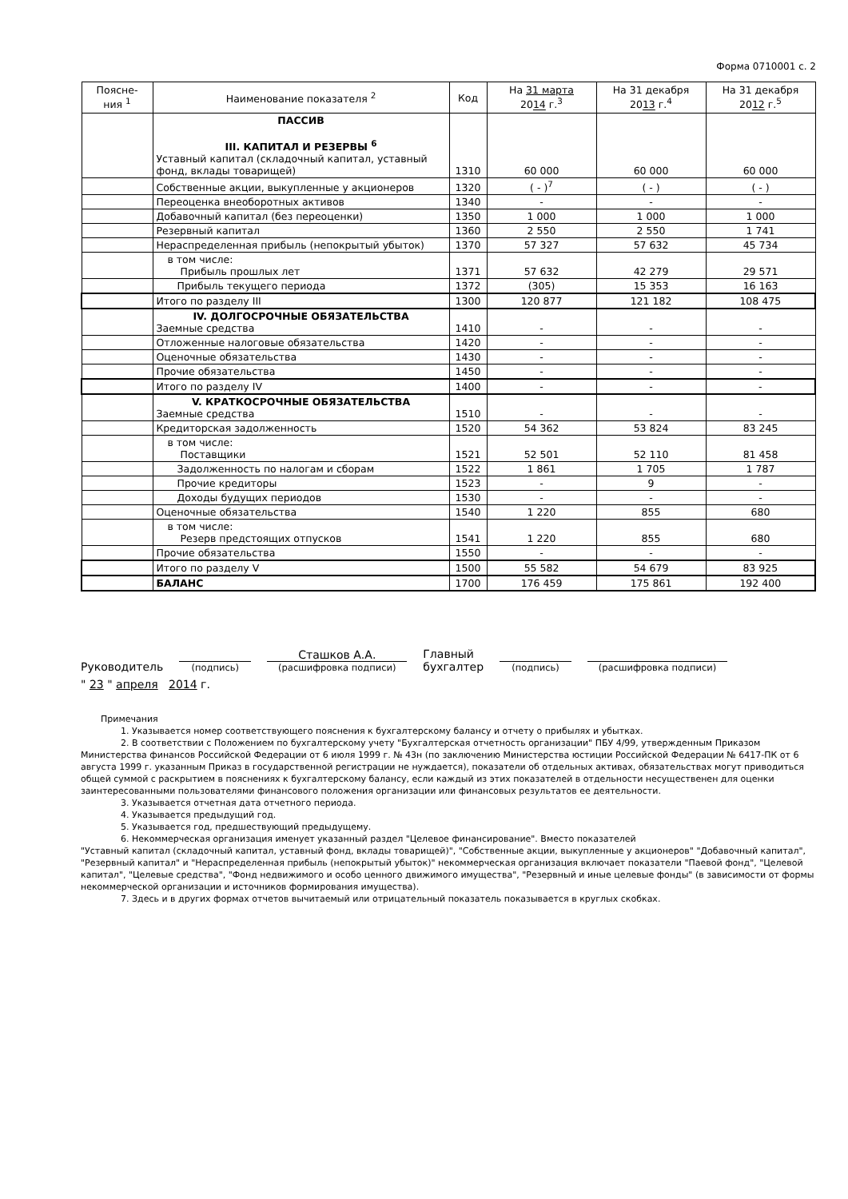Форма 0710001 с. 2
| Поясне- ния <sup>1</sup> | Наименование показателя <sup>2</sup> | Код | На 31 марта 20 14 г.<sup>3</sup> | На 31 декабря 20 13 г.<sup>4</sup> | На 31 декабря 20 12 г.<sup>5</sup> |
| --- | --- | --- | --- | --- | --- |
| | ПАССИВ III. КАПИТАЛ И РЕЗЕРВЫ <sup>6</sup> Уставный капитал (складочный капитал, уставный фонд, вклады товарищей) | 1310 | 60 000 | 60 000 | 60 000 |
| | Собственные акции, выкупленные у акционеров | 1320 | ( - )<sup>7</sup> | ( - ) | ( - ) |
| | Переоценка внеоборотных активов | 1340 | - | - | - |
| | Добавочный капитал (без переоценки) | 1350 | 1 000 | 1 000 | 1 000 |
| | Резервный капитал | 1360 | 2 550 | 2 550 | 1 741 |
| | Нераспределенная прибыль (непокрытый убыток) | 1370 | 57 327 | 57 632 | 45 734 |
| | в том числе: Прибыль прошлых лет | 1371 | 57 632 | 42 279 | 29 571 |
| | Прибыль текущего периода | 1372 | (305) | 15 353 | 16 163 |
| | Итого по разделу III | 1300 | 120 877 | 121 182 | 108 475 |
| | IV. ДОЛГОСРОЧНЫЕ ОБЯЗАТЕЛЬСТВА Заемные средства | 1410 | - | - | - |
| | Отложенные налоговые обязательства | 1420 | - | - | - |
| | Оценочные обязательства | 1430 | - | - | - |
| | Прочие обязательства | 1450 | - | - | - |
| | Итого по разделу IV | 1400 | - | - | - |
| | V. КРАТКОСРОЧНЫЕ ОБЯЗАТЕЛЬСТВА Заемные средства | 1510 | - | - | - |
| | Кредиторская задолженность | 1520 | 54 362 | 53 824 | 83 245 |
| | в том числе: Поставщики | 1521 | 52 501 | 52 110 | 81 458 |
| | Задолженность по налогам и сборам | 1522 | 1 861 | 1 705 | 1 787 |
| | Прочие кредиторы | 1523 | - | 9 | - |
| | Доходы будущих периодов | 1530 | - | - | - |
| | Оценочные обязательства | 1540 | 1 220 | 855 | 680 |
| | в том числе: Резерв предстоящих отпусков | 1541 | 1 220 | 855 | 680 |
| | Прочие обязательства | 1550 | - | - | - |
| | Итого по разделу V | 1500 | 55 582 | 54 679 | 83 925 |
| | БАЛАНС | 1700 | 176 459 | 175 861 | 192 400 |
Руководитель
(подпись)
Сташков А.А.
(расшифровка подписи)
Главный
бухгалтер
(подпись)
(расшифровка подписи)
" 23 " апреля 2014 г.
Примечания
1. Указывается номер соответствующего пояснения к бухгалтерскому балансу и отчету о прибылях и убытках.
2. В соответствии с Положением по бухгалтерскому учету "Бухгалтерская отчетность организации" ПБУ 4/99, утвержденным Приказом Министерства финансов Российской Федерации от 6 июля 1999 г. № 43н (по заключению Министерства юстиции Российской Федерации № 6417-ПК от 6 августа 1999 г. указанным Приказ в государственной регистрации не нуждается), показатели об отдельных активах, обязательствах могут приводиться общей суммой с раскрытием в пояснениях к бухгалтерскому балансу, если каждый из этих показателей в отдельности несущественен для оценки заинтересованными пользователями финансового положения организации или финансовых результатов ее деятельности.
3. Указывается отчетная дата отчетного периода.
4. Указывается предыдущий год.
5. Указывается год, предшествующий предыдущему.
6. Некоммерческая организация именует указанный раздел "Целевое финансирование". Вместо показателей
"Уставный капитал (складочный капитал, уставный фонд, вклады товарищей)", "Собственные акции, выкупленные у акционеров" "Добавочный капитал", "Резервный капитал" и "Нераспределенная прибыль (непокрытый убыток)" некоммерческая организация включает показатели "Паевой фонд", "Целевой капитал", "Целевые средства", "Фонд недвижимого и особо ценного движимого имущества", "Резервный и иные целевые фонды" (в зависимости от формы некоммерческой организации и источников формирования имущества).
7. Здесь и в других формах отчетов вычитаемый или отрицательный показатель показывается в круглых скобках.